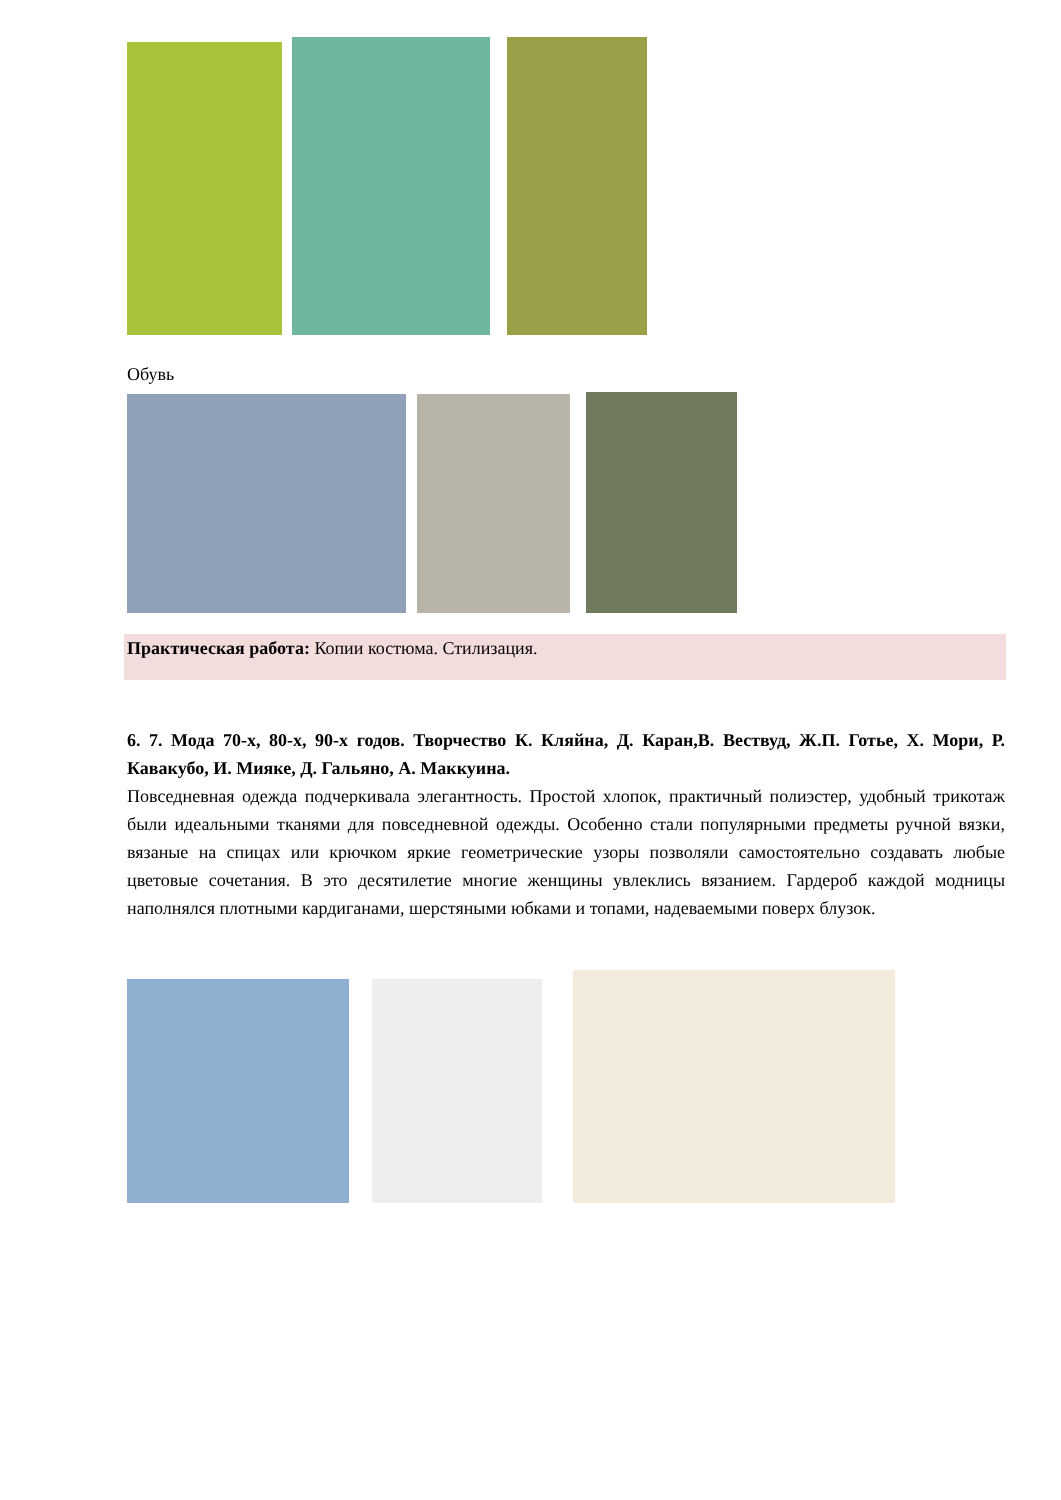Обувь
Практическая работа: Копии костюма. Стилизация.
6. 7. Мода 70-х, 80-х, 90-х годов. Творчество К. Кляйна, Д. Каран,В. Вествуд, Ж.П. Готье, Х. Мори, Р. Кавакубо, И. Мияке, Д. Гальяно, А. Маккуина.
Повседневная одежда подчеркивала элегантность. Простой хлопок, практичный полиэстер, удобный трикотаж были идеальными тканями для повседневной одежды. Особенно стали популярными предметы ручной вязки, вязаные на спицах или крючком яркие геометрические узоры позволяли самостоятельно создавать любые цветовые сочетания. В это десятилетие многие женщины увлеклись вязанием. Гардероб каждой модницы наполнялся плотными кардиганами, шерстяными юбками и топами, надеваемыми поверх блузок.